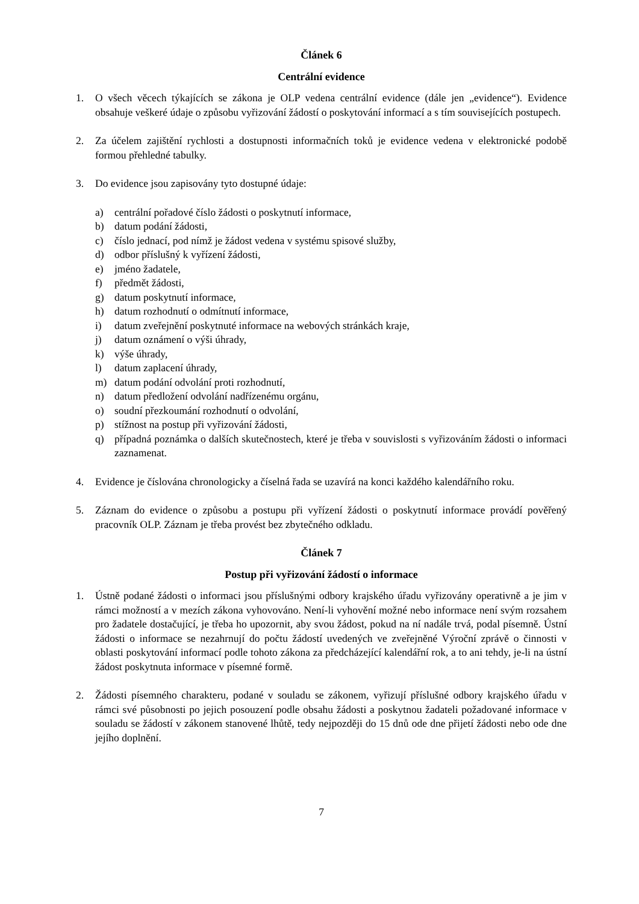Článek 6
Centrální evidence
1. O všech věcech týkajících se zákona je OLP vedena centrální evidence (dále jen „evidence“). Evidence obsahuje veškeré údaje o způsobu vyřizování žádostí o poskytování informací a s tím souvisejících postupech.
2. Za účelem zajištění rychlosti a dostupnosti informačních toků je evidence vedena v elektronické podobě formou přehledné tabulky.
3. Do evidence jsou zapisovány tyto dostupné údaje:
a) centrální pořadové číslo žádosti o poskytnutí informace,
b) datum podání žádosti,
c) číslo jednací, pod nímž je žádost vedena v systému spisové služby,
d) odbor příslušný k vyřízení žádosti,
e) jméno žadatele,
f) předmět žádosti,
g) datum poskytnutí informace,
h) datum rozhodnutí o odmítnutí informace,
i) datum zveřejnění poskytnuté informace na webových stránkách kraje,
j) datum oznámení o výši úhrady,
k) výše úhrady,
l) datum zaplacení úhrady,
m) datum podání odvolání proti rozhodnutí,
n) datum předložení odvolání nadřízenému orgánu,
o) soudní přezkoumání rozhodnutí o odvolání,
p) stížnost na postup při vyřizování žádosti,
q) případná poznámka o dalších skutečnostech, které je třeba v souvislosti s vyřizováním žádosti o informaci zaznamenat.
4. Evidence je číslována chronologicky a číselná řada se uzavírá na konci každého kalendářního roku.
5. Záznam do evidence o způsobu a postupu při vyřízení žádosti o poskytnutí informace provádí pověřený pracovník OLP. Záznam je třeba provést bez zbytečného odkladu.
Článek 7
Postup při vyřizování žádostí o informace
1. Ústně podané žádosti o informaci jsou příslušnými odbory krajského úřadu vyřizovány operativně a je jim v rámci možností a v mezích zákona vyhovováno. Není-li vyhovění možné nebo informace není svým rozsahem pro žadatele dostačující, je třeba ho upozornit, aby svou žádost, pokud na ní nadále trvá, podal písemně. Ústní žádosti o informace se nezahrnují do počtu žádostí uvedených ve zveřejněné Výroční zprávě o činnosti v oblasti poskytování informací podle tohoto zákona za předcházející kalendářní rok, a to ani tehdy, je-li na ústní žádost poskytnuta informace v písemné formě.
2. Žádosti písemného charakteru, podané v souladu se zákonem, vyřizují příslušné odbory krajského úřadu v rámci své působnosti po jejich posouzení podle obsahu žádosti a poskytnou žadateli požadované informace v souladu se žádostí v zákonem stanovené lhůtě, tedy nejpozději do 15 dnů ode dne přijetí žádosti nebo ode dne jejího doplnění.
7